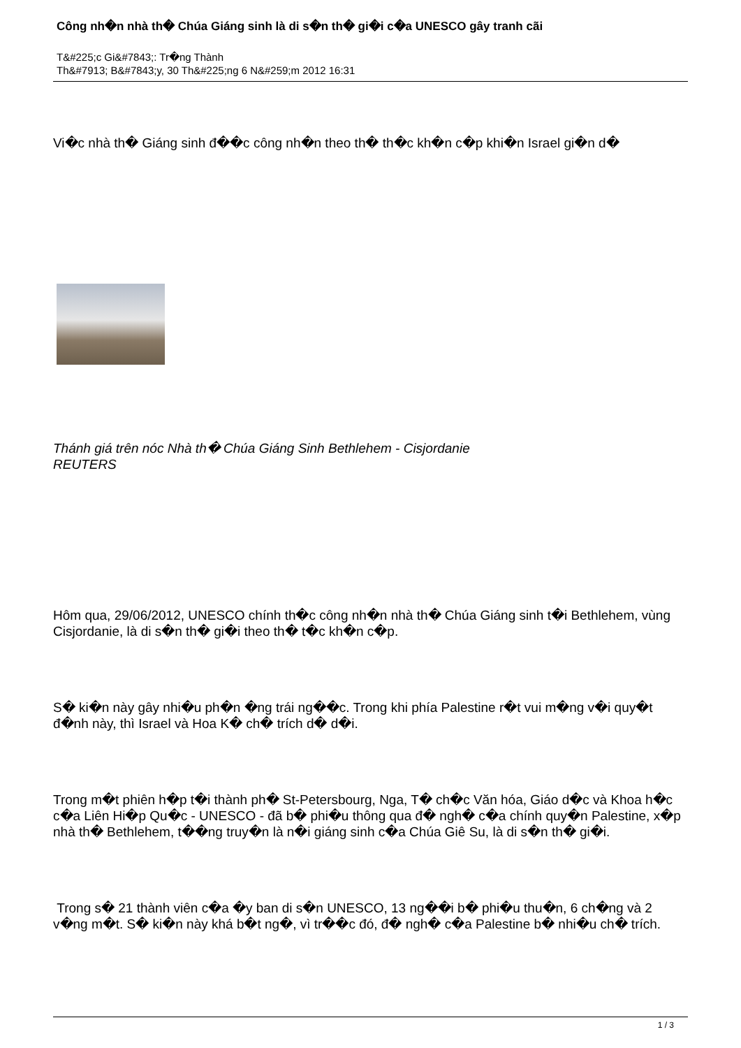Công nh�n nhà th� Chúa Giáng sinh là di s�n th� gi�i c�a UNESCO gây tranh cãi
T&#225;c Gi&#7843;: Tr�ng Thành
Th&#7913; B&#7843;y, 30 Th&#225;ng 6 N&#259;m 2012 16:31
Vi�c nhà th� Giáng sinh đ��c công nh�n theo th� th�c kh�n c�p khi�n Israel gi�n d�
Thánh giá trên nóc Nhà th� Chúa Giáng Sinh Bethlehem - Cisjordanie
REUTERS
Hôm qua, 29/06/2012, UNESCO chính th�c công nh�n nhà th� Chúa Giáng sinh t�i Bethlehem, vùng Cisjordanie, là di s�n th� gi�i theo th� t�c kh�n c�p.
S� ki�n này gây nhi�u ph�n �ng trái ng��c. Trong khi phía Palestine r�t vui m�ng v�i quy�t đ�nh này, thì Israel và Hoa K� ch� trích d� d�i.
Trong m�t phiên h�p t�i thành ph� St-Petersbourg, Nga, T� ch�c Văn hóa, Giáo d�c và Khoa h�c c�a Liên Hi�p Qu�c - UNESCO - đã b� phi�u thông qua đ� ngh� c�a chính quy�n Palestine, x�p nhà th� Bethlehem, t��ng truy�n là n�i giáng sinh c�a Chúa Giê Su, là di s�n th� gi�i.
Trong s� 21 thành viên c�a �y ban di s�n UNESCO, 13 ng��i b� phi�u thu�n, 6 ch�ng và 2 v�ng m�t. S� ki�n này khá b�t ng�, vì tr��c đó, đ� ngh� c�a Palestine b� nhi�u ch� trích.
1 / 3